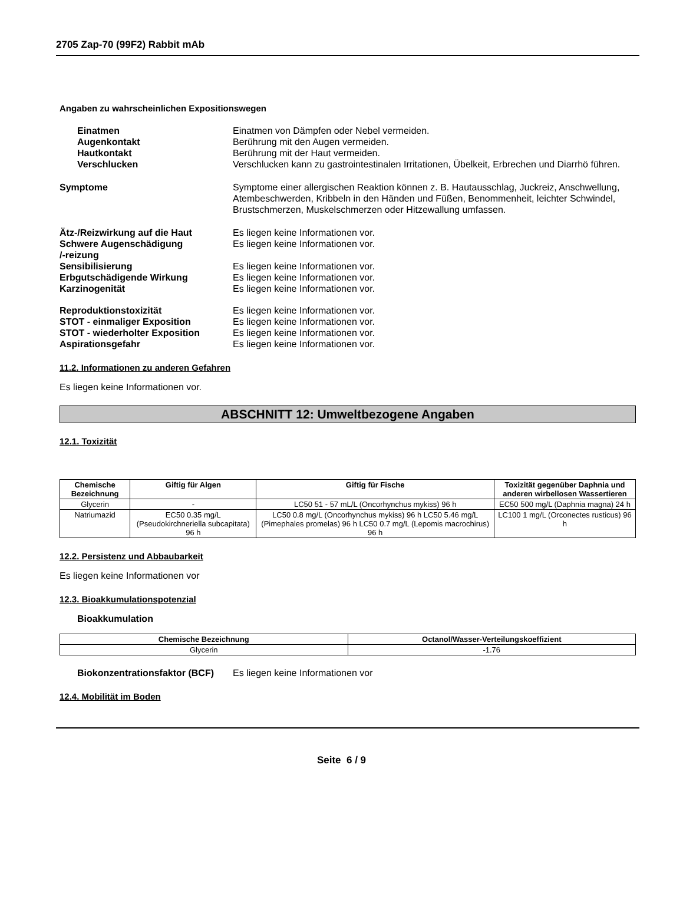2705 Zap-70 (99F2) Rabbit mAb
Angaben zu wahrscheinlichen Expositionswegen
Einatmen Einatmen von Dämpfen oder Nebel vermeiden.
Augenkontakt Berührung mit den Augen vermeiden.
Hautkontakt Berührung mit der Haut vermeiden.
Verschlucken Verschlucken kann zu gastrointestinalen Irritationen, Übelkeit, Erbrechen und Diarrhö führen.
Symptome Symptome einer allergischen Reaktion können z. B. Hautausschlag, Juckreiz, Anschwellung, Atembeschwerden, Kribbeln in den Händen und Füßen, Benommenheit, leichter Schwindel, Brustschmerzen, Muskelschmerzen oder Hitzewallung umfassen.
Ätz-/Reizwirkung auf die Haut Es liegen keine Informationen vor.
Schwere Augenschädigung
/-reizung
Es liegen keine Informationen vor.
Sensibilisierung Es liegen keine Informationen vor.
Erbgutschädigende Wirkung Es liegen keine Informationen vor.
Karzinogenität Es liegen keine Informationen vor.
Reproduktionstoxizität Es liegen keine Informationen vor.
STOT - einmaliger Exposition Es liegen keine Informationen vor.
STOT - wiederholter Exposition Es liegen keine Informationen vor.
Aspirationsgefahr Es liegen keine Informationen vor.
11.2. Informationen zu anderen Gefahren
Es liegen keine Informationen vor.
ABSCHNITT 12: Umweltbezogene Angaben
12.1. Toxizität
| Chemische Bezeichnung | Giftig für Algen | Giftig für Fische | Toxizität gegenüber Daphnia und anderen wirbellosen Wassertieren |
| --- | --- | --- | --- |
| Glycerin | - | LC50 51 - 57 mL/L (Oncorhynchus mykiss) 96 h | EC50 500 mg/L (Daphnia magna) 24 h |
| Natriumazid | EC50 0.35 mg/L (Pseudokirchneriella subcapitata) 96 h | LC50 0.8 mg/L (Oncorhynchus mykiss) 96 h LC50 5.46 mg/L (Pimephales promelas) 96 h LC50 0.7 mg/L (Lepomis macrochirus) 96 h | LC100 1 mg/L (Orconectes rusticus) 96 h |
12.2. Persistenz und Abbaubarkeit
Es liegen keine Informationen vor
12.3. Bioakkumulationspotenzial
Bioakkumulation
| Chemische Bezeichnung | Octanol/Wasser-Verteilungskoeffizient |
| --- | --- |
| Glycerin | -1.76 |
Biokonzentrationsfaktor (BCF)
Es liegen keine Informationen vor
12.4. Mobilität im Boden
Seite 6 / 9